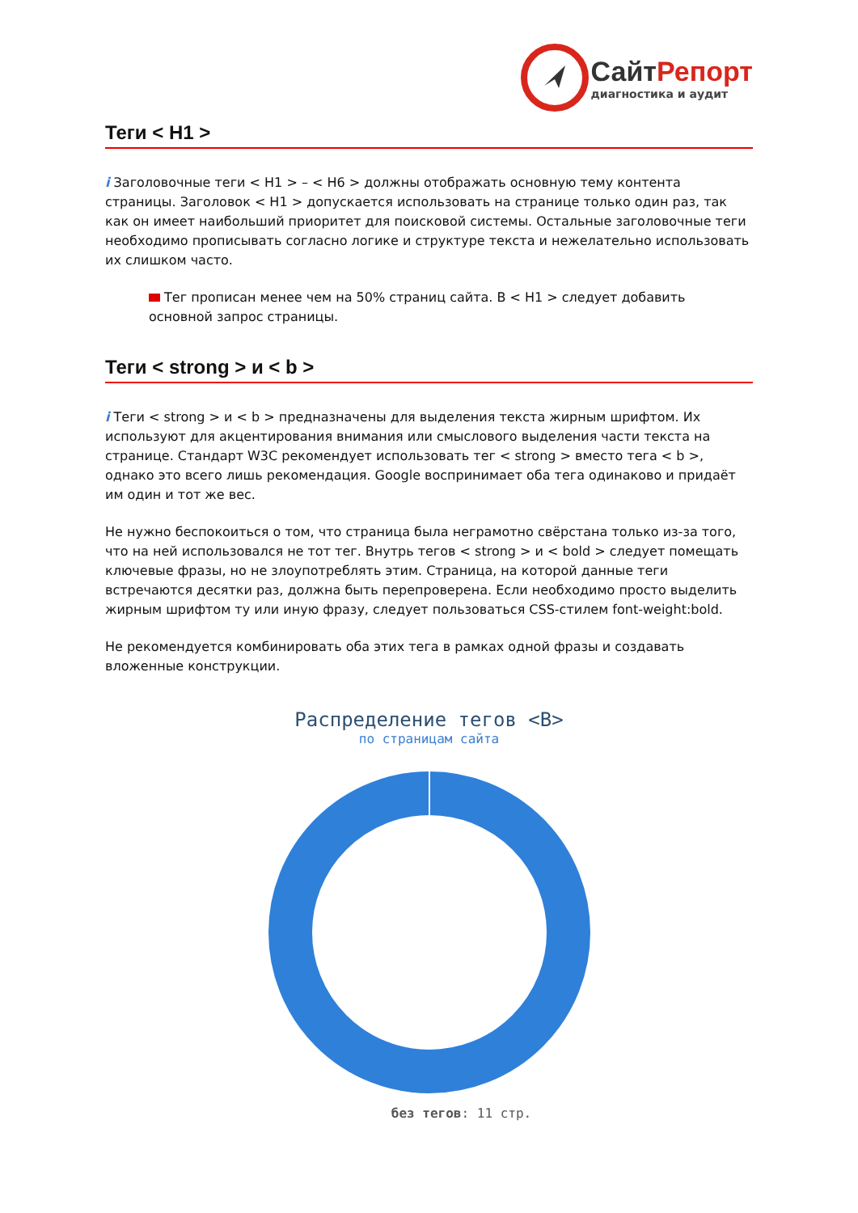СайтРепорт
диагностика и аудит
Теги < H1 >
i Заголовочные теги < H1 > – < H6 > должны отображать основную тему контента страницы. Заголовок < H1 > допускается использовать на странице только один раз, так как он имеет наибольший приоритет для поисковой системы. Остальные заголовочные теги необходимо прописывать согласно логике и структуре текста и нежелательно использовать их слишком часто.
Тег прописан менее чем на 50% страниц сайта. В < H1 > следует добавить основной запрос страницы.
Теги < strong > и < b >
i Теги < strong > и < b > предназначены для выделения текста жирным шрифтом. Их используют для акцентирования внимания или смыслового выделения части текста на странице. Стандарт W3C рекомендует использовать тег < strong > вместо тега < b >, однако это всего лишь рекомендация. Google воспринимает оба тега одинаково и придаёт им один и тот же вес.
Не нужно беспокоиться о том, что страница была неграмотно свёрстана только из-за того, что на ней использовался не тот тег. Внутрь тегов < strong > и < bold > следует помещать ключевые фразы, но не злоупотреблять этим. Страница, на которой данные теги встречаются десятки раз, должна быть перепроверена. Если необходимо просто выделить жирным шрифтом ту или иную фразу, следует пользоваться CSS-стилем font-weight:bold.
Не рекомендуется комбинировать оба этих тега в рамках одной фразы и создавать вложенные конструкции.
Распределение тегов <B>
по страницам сайта
без тегов: 11 стр.